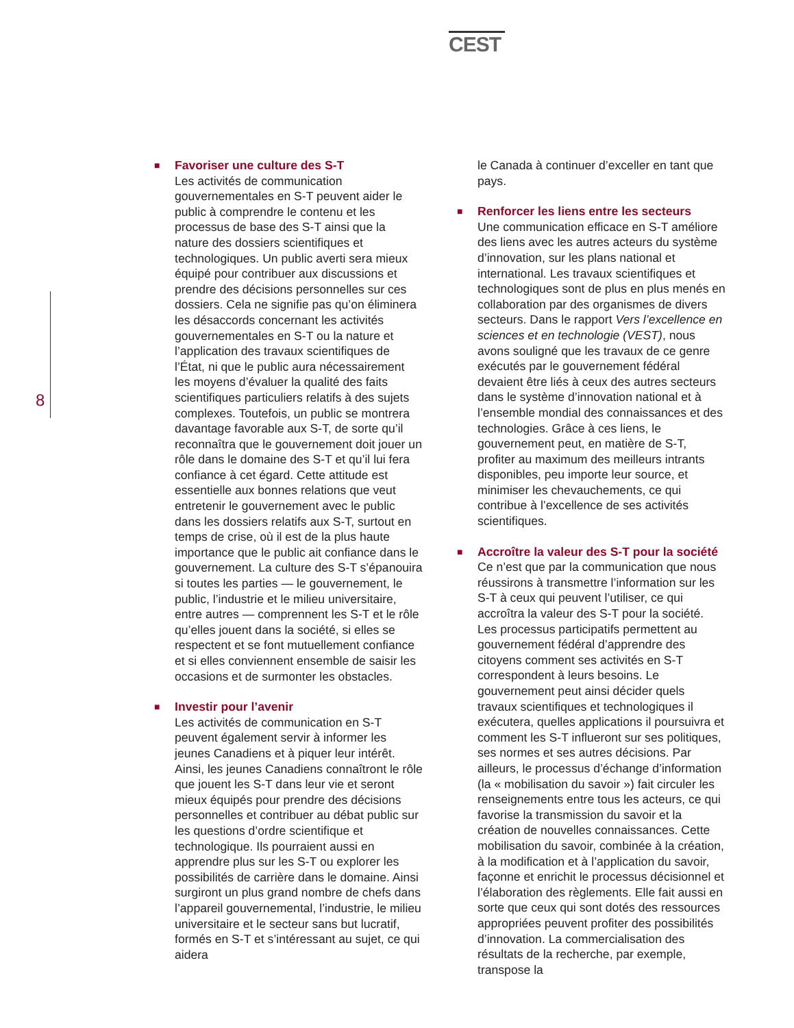CEST
8
■
Favoriser une culture des S-T
Les activités de communication gouvernementales en S-T peuvent aider le public à comprendre le contenu et les processus de base des S-T ainsi que la nature des dossiers scientifiques et technologiques. Un public averti sera mieux équipé pour contribuer aux discussions et prendre des décisions personnelles sur ces dossiers. Cela ne signifie pas qu’on éliminera les désaccords concernant les activités gouvernementales en S-T ou la nature et l’application des travaux scientifiques de l’État, ni que le public aura nécessairement les moyens d’évaluer la qualité des faits scientifiques particuliers relatifs à des sujets complexes. Toutefois, un public se montrera davantage favorable aux S-T, de sorte qu’il reconnaîtra que le gouvernement doit jouer un rôle dans le domaine des S-T et qu’il lui fera confiance à cet égard. Cette attitude est essentielle aux bonnes relations que veut entretenir le gouvernement avec le public dans les dossiers relatifs aux S-T, surtout en temps de crise, où il est de la plus haute importance que le public ait confiance dans le gouvernement. La culture des S-T s’épanouira si toutes les parties — le gouvernement, le public, l’industrie et le milieu universitaire, entre autres — comprennent les S-T et le rôle qu’elles jouent dans la société, si elles se respectent et se font mutuellement confiance et si elles conviennent ensemble de saisir les occasions et de surmonter les obstacles.
■
Investir pour l’avenir
Les activités de communication en S-T peuvent également servir à informer les jeunes Canadiens et à piquer leur intérêt. Ainsi, les jeunes Canadiens connaîtront le rôle que jouent les S-T dans leur vie et seront mieux équipés pour prendre des décisions personnelles et contribuer au débat public sur les questions d’ordre scientifique et technologique. Ils pourraient aussi en apprendre plus sur les S-T ou explorer les possibilités de carrière dans le domaine. Ainsi surgiront un plus grand nombre de chefs dans l’appareil gouvernemental, l’industrie, le milieu universitaire et le secteur sans but lucratif, formés en S-T et s’intéressant au sujet, ce qui aidera
le Canada à continuer d’exceller en tant que pays.
■
Renforcer les liens entre les secteurs
Une communication efficace en S-T améliore des liens avec les autres acteurs du système d’innovation, sur les plans national et international. Les travaux scientifiques et technologiques sont de plus en plus menés en collaboration par des organismes de divers secteurs. Dans le rapport Vers l’excellence en sciences et en technologie (VEST), nous avons souligné que les travaux de ce genre exécutés par le gouvernement fédéral devaient être liés à ceux des autres secteurs dans le système d’innovation national et à l’ensemble mondial des connaissances et des technologies. Grâce à ces liens, le gouvernement peut, en matière de S-T, profiter au maximum des meilleurs intrants disponibles, peu importe leur source, et minimiser les chevauchements, ce qui contribue à l’excellence de ses activités scientifiques.
■
Accroître la valeur des S-T pour la société
Ce n’est que par la communication que nous réussirons à transmettre l’information sur les S-T à ceux qui peuvent l’utiliser, ce qui accroîtra la valeur des S-T pour la société. Les processus participatifs permettent au gouvernement fédéral d’apprendre des citoyens comment ses activités en S-T correspondent à leurs besoins. Le gouvernement peut ainsi décider quels travaux scientifiques et technologiques il exécutera, quelles applications il poursuivra et comment les S-T influeront sur ses politiques, ses normes et ses autres décisions. Par ailleurs, le processus d’échange d’information (la « mobilisation du savoir ») fait circuler les renseignements entre tous les acteurs, ce qui favorise la transmission du savoir et la création de nouvelles connaissances. Cette mobilisation du savoir, combinée à la création, à la modification et à l’application du savoir, façonne et enrichit le processus décisionnel et l’élaboration des règlements. Elle fait aussi en sorte que ceux qui sont dotés des ressources appropriées peuvent profiter des possibilités d’innovation. La commercialisation des résultats de la recherche, par exemple, transpose la